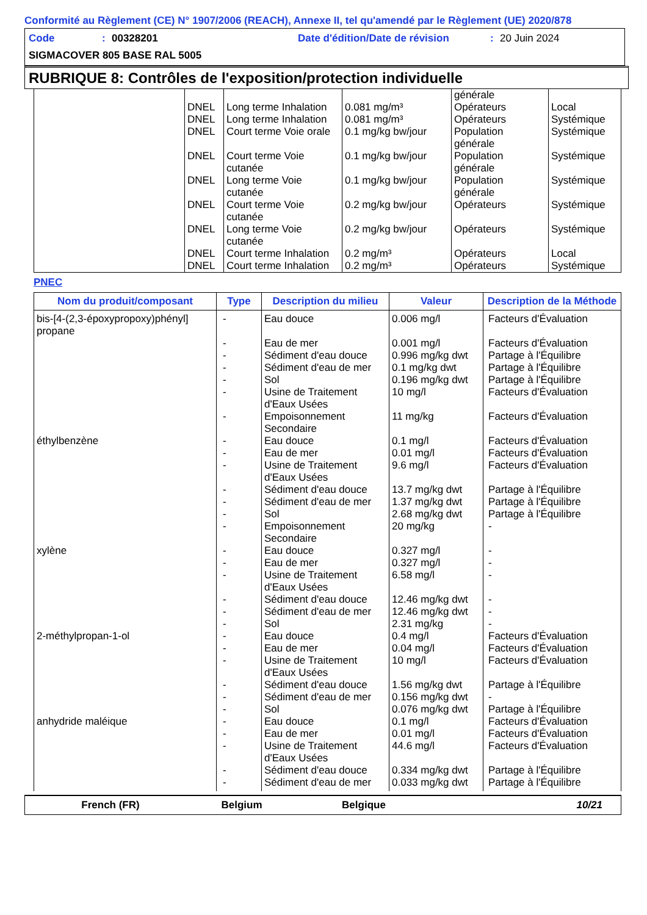Conformité au Règlement (CE) N° 1907/2006 (REACH), Annexe II, tel qu'amendé par le Règlement (UE) 2020/878
Code: 00328201 Date d'édition/Date de révision: 20 Juin 2024
SIGMACOVER 805 BASE RAL 5005
RUBRIQUE 8: Contrôles de l'exposition/protection individuelle
| | DNEL DNEL DNEL DNEL DNEL DNEL DNEL DNEL DNEL | Long terme Inhalation Long terme Inhalation Court terme Voie orale Court terme Voie cutanée Long terme Voie cutanée Court terme Voie cutanée Long terme Voie cutanée Court terme Inhalation Court terme Inhalation | 0.081 mg/m³ 0.081 mg/m³ 0.1 mg/kg bw/jour 0.1 mg/kg bw/jour 0.1 mg/kg bw/jour 0.2 mg/kg bw/jour 0.2 mg/kg bw/jour 0.2 mg/m³ 0.2 mg/m³ | générale Opérateurs Opérateurs Population générale Population générale Population générale Opérateurs Opérateurs Opérateurs Opérateurs | Local Systémique Systémique Systémique Systémique Systémique Systémique Local Systémique |
PNEC
| Nom du produit/composant | Type | Description du milieu | Valeur | Description de la Méthode |
| --- | --- | --- | --- | --- |
| bis-[4-(2,3-époxypropoxy)phényl] propane éthylbenzène xylène 2-méthylpropan-1-ol anhydride maléique | - - - - - - - - - - - - - - - - - - - - - - - - - - - - - - - | Eau douce Eau de mer Sédiment d'eau douce Sédiment d'eau de mer Sol Usine de Traitement d'Eaux Usées Empoisonnement Secondaire Eau douce Eau de mer Usine de Traitement d'Eaux Usées Sédiment d'eau douce Sédiment d'eau de mer Sol Empoisonnement Secondaire Eau douce Eau de mer Usine de Traitement d'Eaux Usées Sédiment d'eau douce Sédiment d'eau de mer Sol Eau douce Eau de mer Usine de Traitement d'Eaux Usées Sédiment d'eau douce Sédiment d'eau de mer Sol Eau douce Eau de mer Usine de Traitement d'Eaux Usées Sédiment d'eau douce Sédiment d'eau de mer | 0.006 mg/l 0.001 mg/l 0.996 mg/kg dwt 0.1 mg/kg dwt 0.196 mg/kg dwt 10 mg/l 11 mg/kg 0.1 mg/l 0.01 mg/l 9.6 mg/l 13.7 mg/kg dwt 1.37 mg/kg dwt 2.68 mg/kg dwt 20 mg/kg 0.327 mg/l 0.327 mg/l 6.58 mg/l 12.46 mg/kg dwt 12.46 mg/kg dwt 2.31 mg/kg 0.4 mg/l 0.04 mg/l 10 mg/l 1.56 mg/kg dwt 0.156 mg/kg dwt 0.076 mg/kg dwt 0.1 mg/l 0.01 mg/l 44.6 mg/l 0.334 mg/kg dwt 0.033 mg/kg dwt | Facteurs d'Évaluation Facteurs d'Évaluation Partage à l'Équilibre Partage à l'Équilibre Partage à l'Équilibre Facteurs d'Évaluation Facteurs d'Évaluation Facteurs d'Évaluation Facteurs d'Évaluation Facteurs d'Évaluation Partage à l'Équilibre Partage à l'Équilibre Partage à l'Équilibre - - - - - - - Facteurs d'Évaluation Facteurs d'Évaluation Facteurs d'Évaluation Partage à l'Équilibre - Partage à l'Équilibre Facteurs d'Évaluation Facteurs d'Évaluation Facteurs d'Évaluation Partage à l'Équilibre Partage à l'Équilibre |
French (FR) Belgium Belgique 10/21